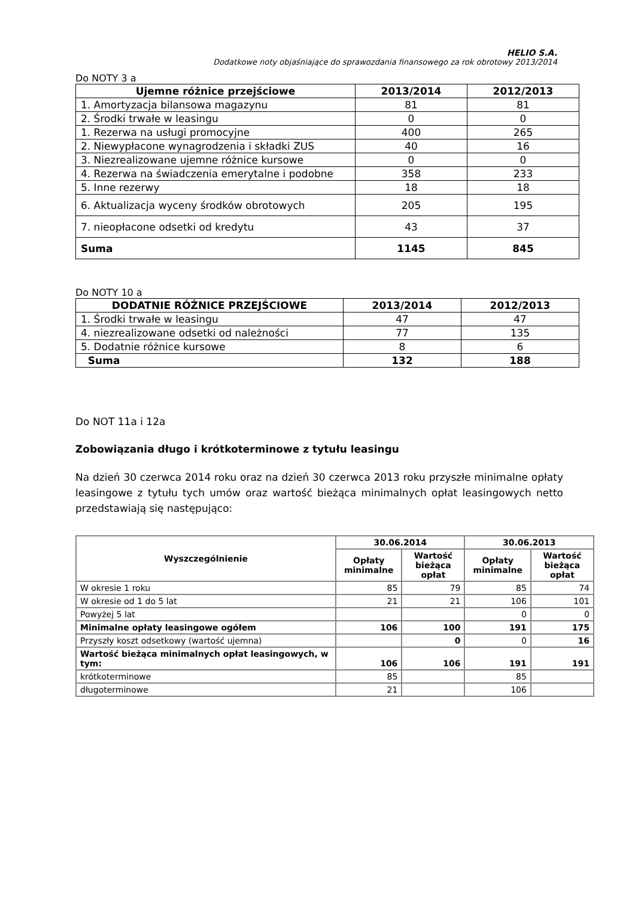HELIO S.A.
Dodatkowe noty objaśniające do sprawozdania finansowego za rok obrotowy 2013/2014
Do NOTY 3 a
| Ujemne różnice przejściowe | 2013/2014 | 2012/2013 |
| --- | --- | --- |
| 1. Amortyzacja bilansowa magazynu | 81 | 81 |
| 2. Środki trwałe w leasingu | 0 | 0 |
| 1. Rezerwa na usługi promocyjne | 400 | 265 |
| 2. Niewypłacone wynagrodzenia i składki ZUS | 40 | 16 |
| 3. Niezrealizowane ujemne różnice kursowe | 0 | 0 |
| 4. Rezerwa na świadczenia emerytalne i podobne | 358 | 233 |
| 5. Inne rezerwy | 18 | 18 |
| 6. Aktualizacja wyceny środków obrotowych | 205 | 195 |
| 7. nieopłacone odsetki od kredytu | 43 | 37 |
| Suma | 1145 | 845 |
Do NOTY 10 a
| DODATNIE RÓŻNICE PRZEJŚCIOWE | 2013/2014 | 2012/2013 |
| --- | --- | --- |
| 1. Środki trwałe w leasingu | 47 | 47 |
| 4. niezrealizowane odsetki od należności | 77 | 135 |
| 5. Dodatnie różnice kursowe | 8 | 6 |
| Suma | 132 | 188 |
Do NOT 11a i 12a
Zobowiązania długo i krótkoterminowe z tytułu leasingu
Na dzień 30 czerwca 2014 roku oraz na dzień 30 czerwca 2013 roku przyszłe minimalne opłaty leasingowe z tytułu tych umów oraz wartość bieżąca minimalnych opłat leasingowych netto przedstawiają się następująco:
| Wyszczególnienie | 30.06.2014 | | 30.06.2013 | |
| --- | --- | --- | --- | --- |
| | Opłaty minimalne | Wartość bieżąca opłat | Opłaty minimalne | Wartość bieżąca opłat |
| W okresie 1 roku | 85 | 79 | 85 | 74 |
| W okresie od 1 do 5 lat | 21 | 21 | 106 | 101 |
| Powyżej 5 lat | | | 0 | 0 |
| Minimalne opłaty leasingowe ogółem | 106 | 100 | 191 | 175 |
| Przyszły koszt odsetkowy (wartość ujemna) | | 0 | 0 | 16 |
| Wartość bieżąca minimalnych opłat leasingowych, w tym: | 106 | 106 | 191 | 191 |
| krótkoterminowe | 85 | | 85 | |
| długoterminowe | 21 | | 106 | |